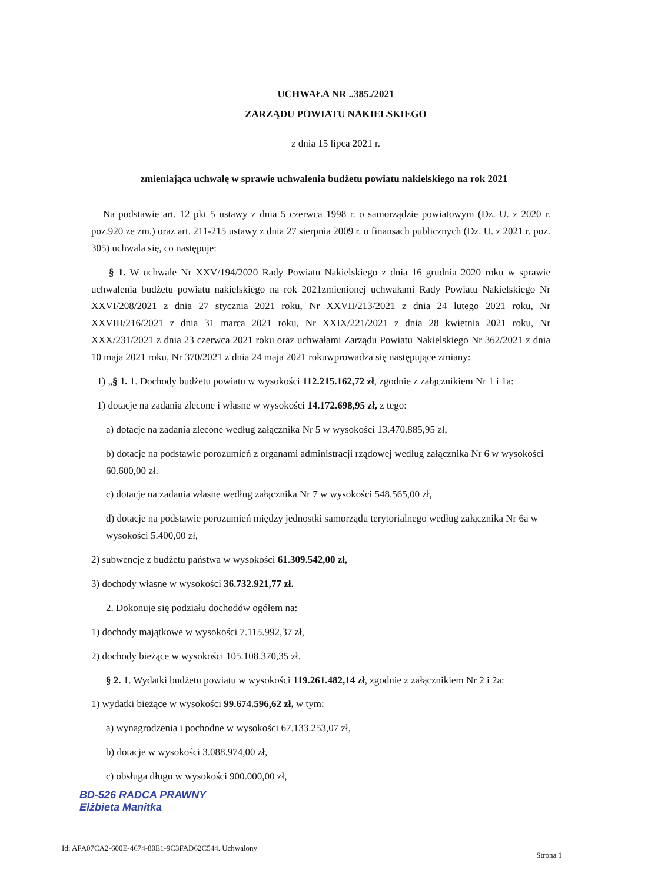UCHWAŁA NR ..385./2021
ZARZĄDU POWIATU NAKIELSKIEGO
z dnia 15 lipca 2021 r.
zmieniająca uchwałę w sprawie uchwalenia budżetu powiatu nakielskiego na rok 2021
Na podstawie art. 12 pkt 5 ustawy z dnia 5 czerwca 1998 r. o samorządzie powiatowym (Dz. U. z 2020 r. poz.920 ze zm.) oraz art. 211-215 ustawy z dnia 27 sierpnia 2009 r. o finansach publicznych (Dz. U. z 2021 r. poz. 305) uchwala się, co następuje:
§ 1. W uchwale Nr XXV/194/2020 Rady Powiatu Nakielskiego z dnia 16 grudnia 2020 roku w sprawie uchwalenia budżetu powiatu nakielskiego na rok 2021zmienionej uchwałami Rady Powiatu Nakielskiego Nr XXVI/208/2021 z dnia 27 stycznia 2021 roku, Nr XXVII/213/2021 z dnia 24 lutego 2021 roku, Nr XXVIII/216/2021 z dnia 31 marca 2021 roku, Nr XXIX/221/2021 z dnia 28 kwietnia 2021 roku, Nr XXX/231/2021 z dnia 23 czerwca 2021 roku oraz uchwałami Zarządu Powiatu Nakielskiego Nr 362/2021 z dnia 10 maja 2021 roku, Nr 370/2021 z dnia 24 maja 2021 rokuwprowadza się następujące zmiany:
1) „§ 1. 1. Dochody budżetu powiatu w wysokości 112.215.162,72 zł, zgodnie z załącznikiem Nr 1 i 1a:
1) dotacje na zadania zlecone i własne w wysokości 14.172.698,95 zł, z tego:
a) dotacje na zadania zlecone według załącznika Nr 5 w wysokości 13.470.885,95 zł,
b) dotacje na podstawie porozumień z organami administracji rządowej według załącznika Nr 6 w wysokości 60.600,00 zł.
c) dotacje na zadania własne według załącznika Nr 7 w wysokości 548.565,00 zł,
d) dotacje na podstawie porozumień między jednostki samorządu terytorialnego według załącznika Nr 6a w wysokości 5.400,00 zł,
2) subwencje z budżetu państwa w wysokości 61.309.542,00 zł,
3) dochody własne w wysokości 36.732.921,77 zł.
2. Dokonuje się podziału dochodów ogółem na:
1) dochody majątkowe w wysokości 7.115.992,37 zł,
2) dochody bieżące w wysokości 105.108.370,35 zł.
§ 2. 1. Wydatki budżetu powiatu w wysokości 119.261.482,14 zł, zgodnie z załącznikiem Nr 2 i 2a:
1) wydatki bieżące w wysokości 99.674.596,62 zł, w tym:
a) wynagrodzenia i pochodne w wysokości 67.133.253,07 zł,
b) dotacje w wysokości 3.088.974,00 zł,
c) obsługa długu w wysokości 900.000,00 zł,
BD-526 RADCA PRAWNY
Elżbieta Manitka
Id: AFA07CA2-600E-4674-80E1-9C3FAD62C544. Uchwalony Strona 1